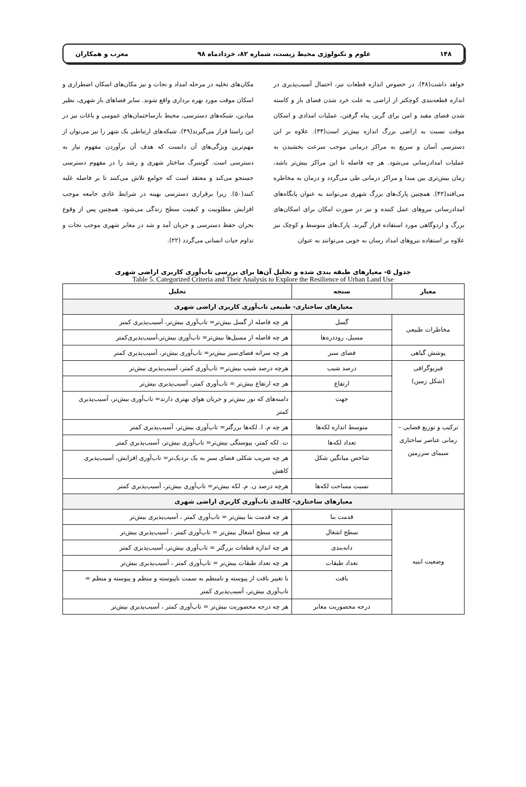۱۴۸ علوم و تکنولوژی محیط زیست، شماره ۸۲، خردادماه ۹۸ معرب و همکاران
خواهد داشت(۴۸). در خصوص اندازه قطعات نیز، احتمال آسیب‌پذیری در اندازه قطعه‌بندی کوچکتر از اراضی به علت خرد شدن فضای باز و کاسته شدن فضای مفید و امن برای گریز، پناه گرفتن، عملیات امدادی و اسکان موقت نسبت به اراضی بزرگ اندازه بیش‌تر است(۳۴). علاوه بر این دسترسی آسان و سریع به مراکز درمانی موجب سرعت بخشیدن به عملیات امدادرسانی می‌شود. هر چه فاصله تا این مراکز بیش‌تر باشد، زمان بیش‌تری بین مبدا و مراکز درمانی طی می‌گردد و درمان به مخاطره می‌افتد(۴۲). همچنین پارک‌های بزرگ شهری می‌توانند به عنوان پایگاه‌های امدادرسانی نیروهای عمل کننده و نیز در صورت امکان برای اسکان‌های بزرگ و اردوگاهی مورد استفاده قرار گیرند. پارک‌های متوسط و کوچک نیز علاوه بر استفاده نیروهای امداد رسان به خوبی می‌توانند به عنوان
مکان‌های تخلیه در مرحله امداد و نجات و نیز مکان‌های اسکان اضطراری و اسکان موقت مورد بهره برداری واقع شوند. سایر فضاهای باز شهری، نظیر میادین، شبکه‌های دسترسی، محیط بازساختمان‌های عمومی و باغات نیز در این راستا قرار می‌گیرند(۴۹). شبکه‌های ارتباطی یک شهر را نیز می‌توان از مهم‌ترین ویژگی‌های آن دانست که هدف آن برآوردن مفهوم نیاز به دسترسی است. گوتنبرگ ساختار شهری و رشد را در مفهوم دسترسی جستجو می‌کند و معتقد است که جوامع تلاش می‌کنند تا بر فاصله غلبه کنند(۵۰). زیرا برقراری دسترسی بهینه در شرایط عادی جامعه موجب افزایش مطلوبیت و کیفیت سطح زندگی می‌شود. همچنین پس از وقوع بحران حفظ دسترسی و جریان آمد و شد در معابر شهری موجب نجات و تداوم حیات انسانی می‌گردد (۲۲).
جدول ۵- معیارهای طبقه بندی شده و تحلیل آن‌ها برای بررسی تاب‌آوری کاربری اراضی شهری
Table 5. Categorized Criteria and Their Analysis to Explore the Resilience of Urban Land Use
| معیار | سنجه | تحلیل |
| --- | --- | --- |
| معیارهای ساختاری- طبیعی تاب‌آوری کاربری اراضی شهری | | |
| مخاطرات طبیعی | گسل | هر چه فاصله از گسل بیش‌تر= تاب‌آوری بیش‌تر، آسیب‌پذیری کمتر |
| | مسیل، روددره‌ها | هر چه فاصله از مسیل‌ها بیش‌تر= تاب‌آوری بیش‌تر،آسیب‌پذیری‌کمتر |
| پوشش گیاهی | فضای سبز | هر چه سرانه فضای‌سبز بیش‌تر= تاب‌آوری بیش‌تر، آسیب‌پذیری کمتر |
| فیزیوگرافی (شکل زمین) | درصد شیب | هرچه درصد شیب بیش‌تر= تاب‌آوری کمتر، آسیب‌پذیری بیش‌تر |
| | ارتفاع | هر چه ارتفاع بیش‌تر = تاب‌آوری کمتر، آسیب‌پذیری بیش‌تر |
| | جهت | دامنه‌های که نور بیش‌تر و جریان هوای بهتری دارند= تاب‌آوری بیش‌تر، آسیب‌پذیری کمتر |
| ترکیب و توزیع فضایی – زمانی عناصر ساختاری سیمای سرزمین | متوسط اندازه لکه‌ها | هر چه م. ا. لکه‌ها بزرگتر= تاب‌آوری بیش‌تر، آسیب‌پذیری کمتر |
| | تعداد لکه‌ها | ت. لکه کمتر، پیوستگی بیش‌تر= تاب‌آوری بیش‌تر، آسیب‌پذیری کمتر |
| | شاخص میانگین شکل | هر چه ضریب شکلی فضای سبز به یک نزدیک‌تر= تاب‌آوری افزایش، آسیب‌پذیری کاهش |
| | نسبت مساحت لکه‌ها | هرچه درصد ن. م. لکه بیش‌تر= تاب‌آوری بیش‌تر، آسیب‌پذیری کمتر |
| معیارهای ساختاری- کالبدی تاب‌آوری کاربری اراضی شهری | | |
| وضعیت ابنیه | قدمت بنا | هر چه قدمت بنا بیش‌تر = تاب‌آوری کمتر ، آسیب‌پذیری بیش‌تر |
| | سطح اشغال | هر چه سطح اشغال بیش‌تر = تاب‌آوری کمتر ، آسیب‌پذیری بیش‌تر |
| | دانه‌بندی | هر چه اندازه قطعات بزرگتر = تاب‌آوری بیش‌تر، آسیب‌پذیری کمتر |
| | تعداد طبقات | هر چه تعداد طبقات بیش‌تر = تاب‌آوری کمتر ، آسیب‌پذیری بیش‌تر |
| | بافت | با تغییر بافت از پیوسته و نامنظم به سمت ناپیوسته و منظم و پیوسته و منظم = تاب‌آوری بیش‌تر، آسیب‌پذیری کمتر |
| | درجه محصوریت معابر | هر چه درجه محصوریت بیش‌تر = تاب‌آوری کمتر ، آسیب‌پذیری بیش‌تر |